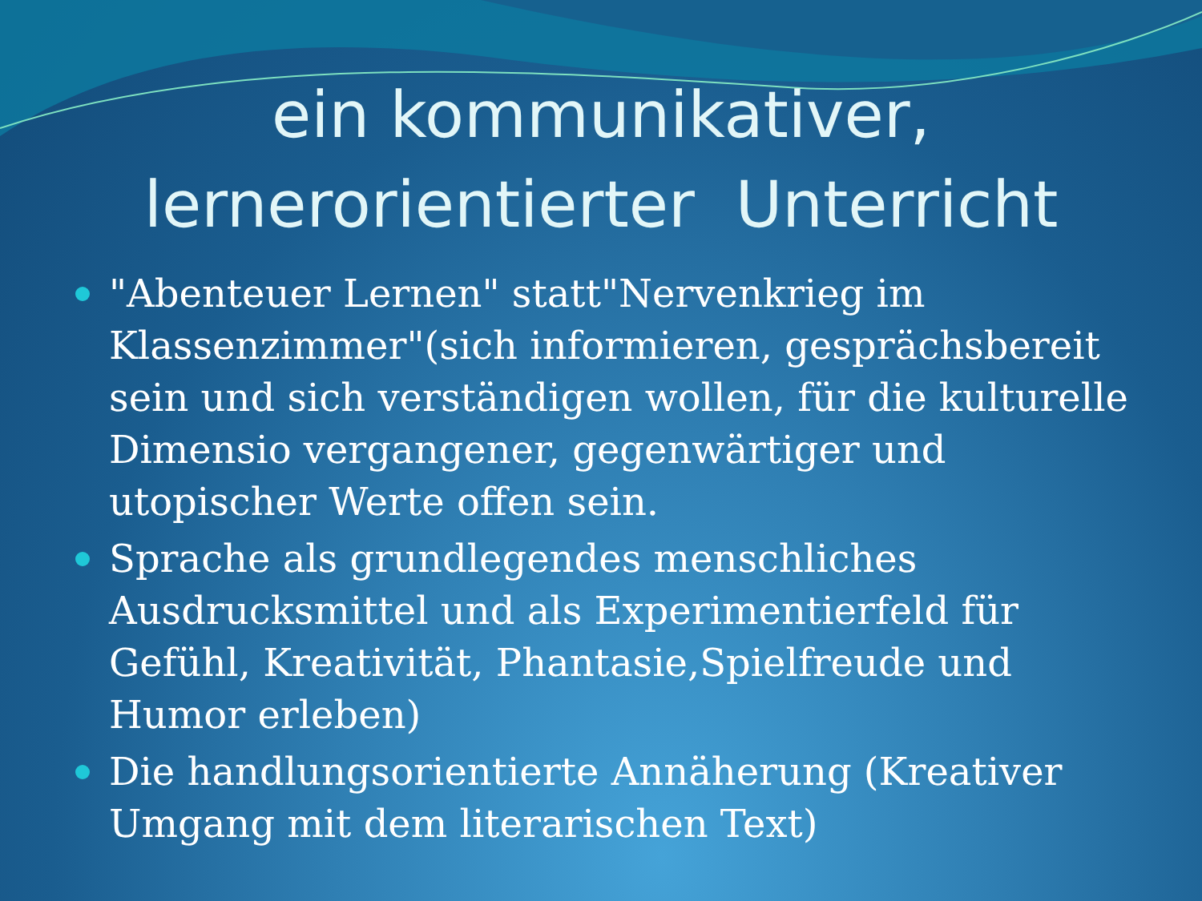ein kommunikativer,
lernerorientierter Unterricht
"Abenteuer Lernen" statt"Nervenkrieg im Klassenzimmer"(sich informieren, gesprächsbereit sein und sich verständigen wollen, für die kulturelle Dimensio vergangener, gegenwärtiger und utopischer Werte offen sein.
Sprache als grundlegendes menschliches Ausdrucksmittel und als Experimentierfeld für Gefühl, Kreativität, Phantasie,Spielfreude und Humor erleben)
Die handlungsorientierte Annäherung (Kreativer Umgang mit dem literarischen Text)